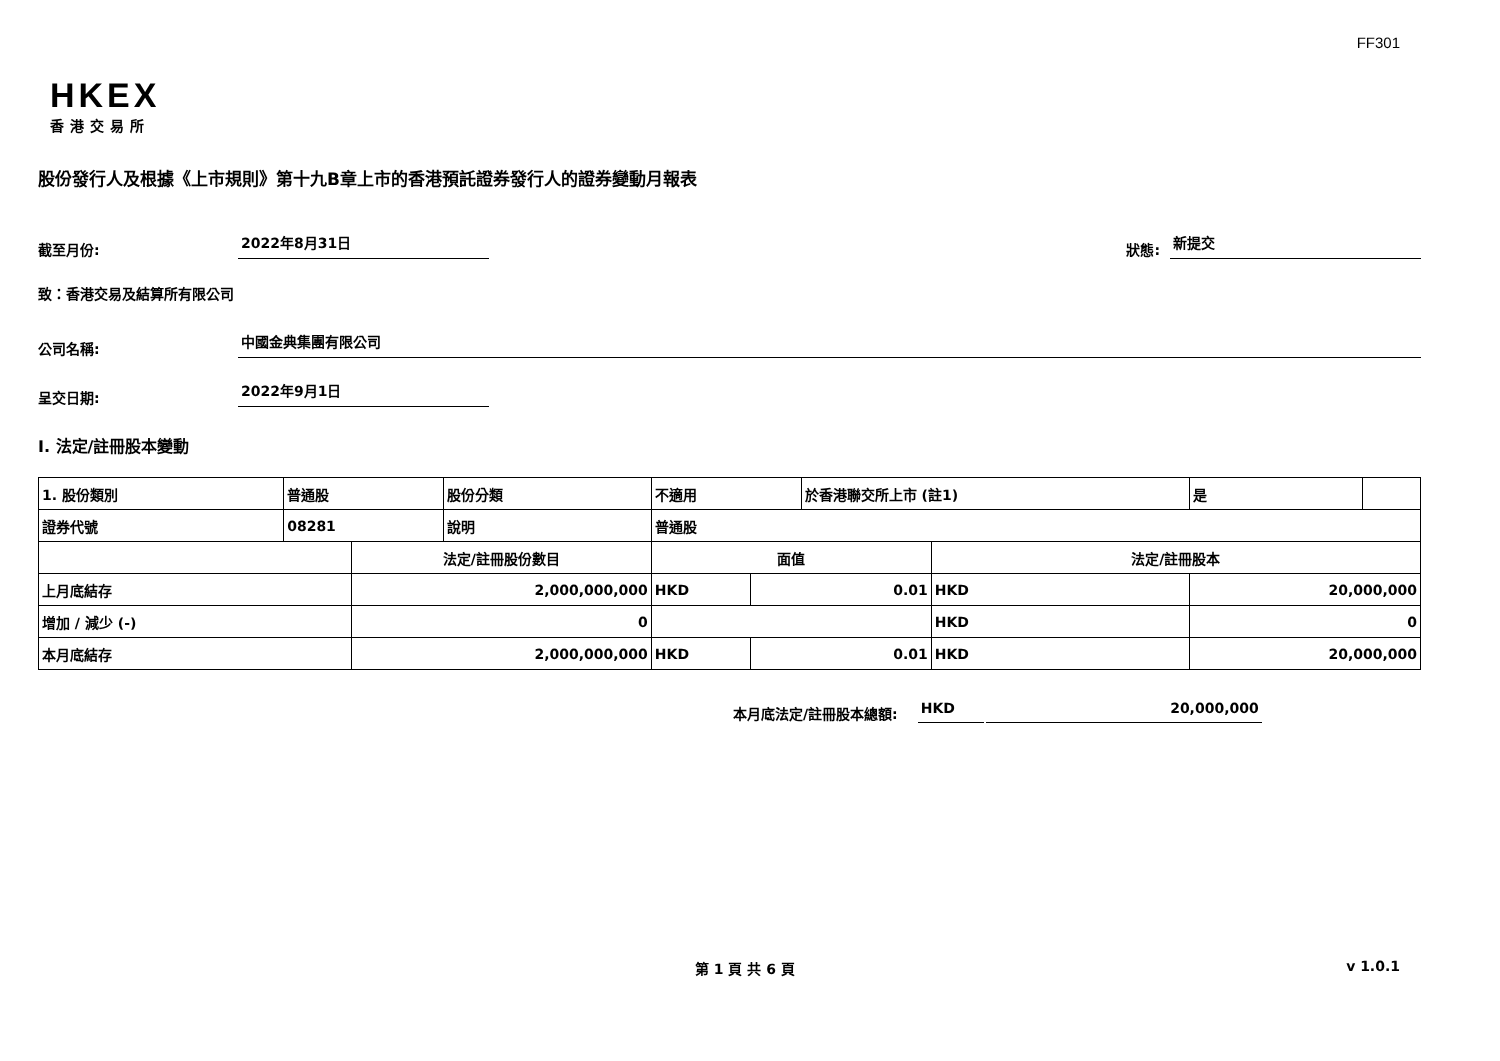FF301
HKEX
香港交易所
股份發行人及根據《上市規則》第十九B章上市的香港預託證券發行人的證券變動月報表
截至月份: 2022年8月31日 狀態: 新提交
致：香港交易及結算所有限公司
公司名稱: 中國金典集團有限公司
呈交日期: 2022年9月1日
I. 法定/註冊股本變動
| 1. 股份類別 | 普通股 | | 股份分類 | 不適用 | | | 於香港聯交所上市 (註1) | | 是 | |
| 證券代號 | 08281 | | 說明 | 普通股 | | | | | | |
| | | 法定/註冊股份數目 | | | 面值 | | | 法定/註冊股本 | | |
| 上月底結存 | | 2,000,000,000 | | | HKD | 0.01 | | HKD | 20,000,000 | |
| 增加 / 減少 (-) | | 0 | | | | | | HKD | 0 | |
| 本月底結存 | | 2,000,000,000 | | | HKD | 0.01 | | HKD | 20,000,000 | |
本月底法定/註冊股本總額: HKD 20,000,000
第 1 頁 共 6 頁 v 1.0.1